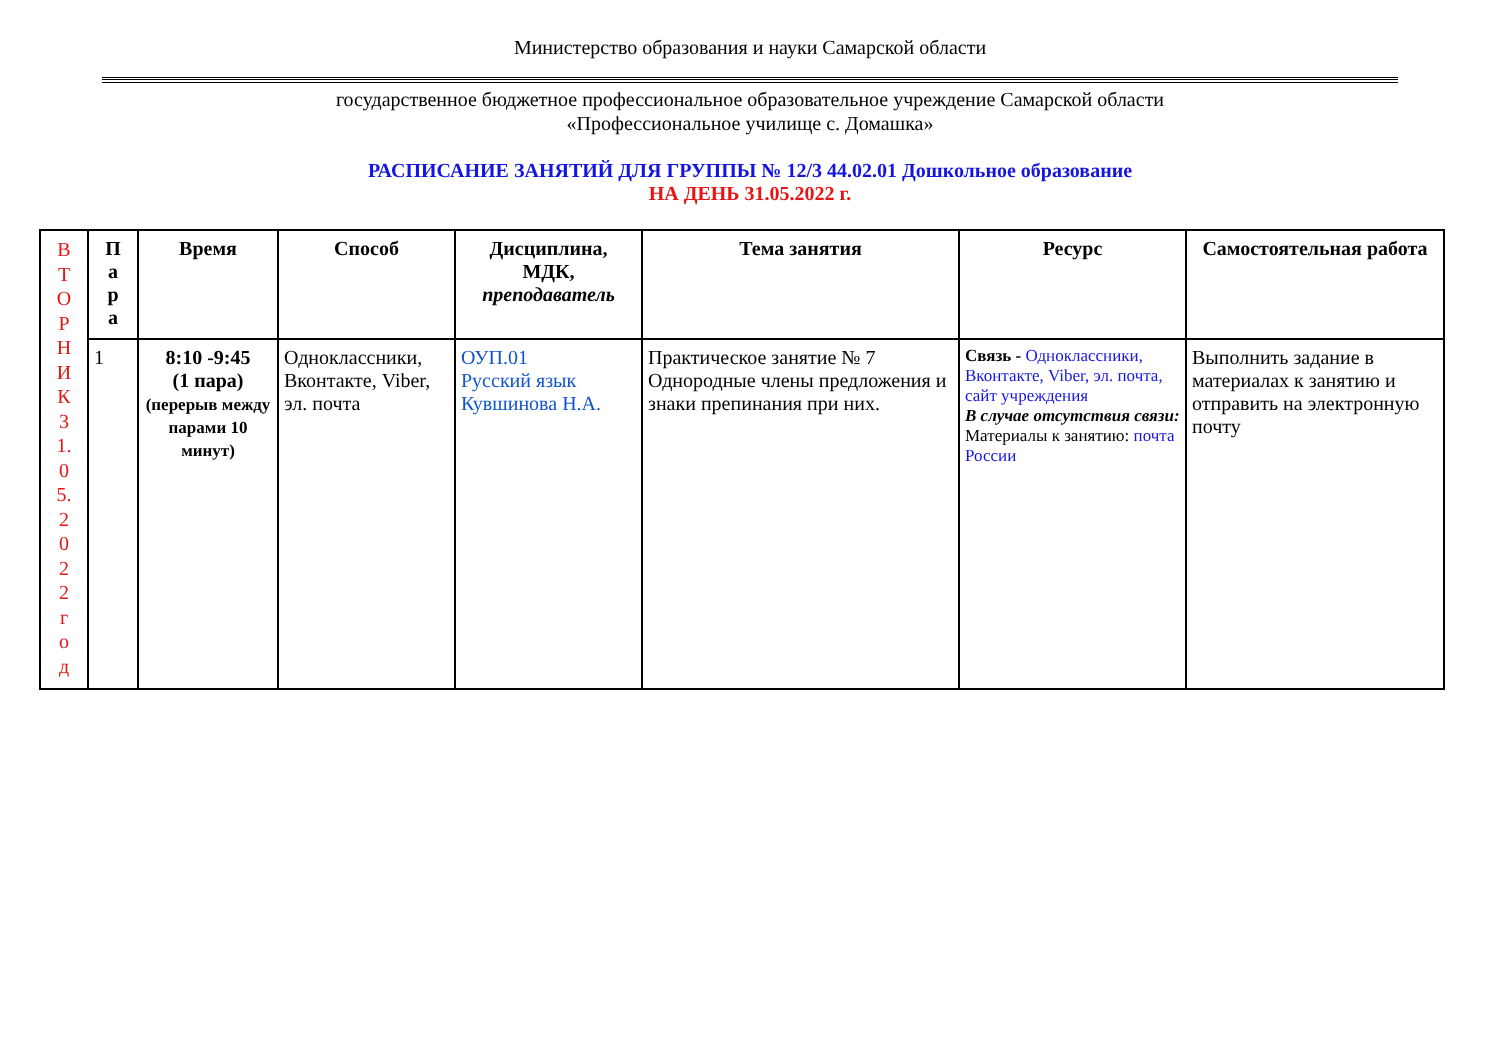Министерство образования и науки Самарской области
государственное бюджетное профессиональное образовательное учреждение Самарской области
«Профессиональное училище с. Домашка»
РАСПИСАНИЕ ЗАНЯТИЙ ДЛЯ ГРУППЫ № 12/3 44.02.01 Дошкольное образование
НА ДЕНЬ 31.05.2022 г.
| В Т О Р Н И К 3 1. 0 5. 2 0 2 2 г о д | П а р а | Время | Способ | Дисциплина, МДК, преподаватель | Тема занятия | Ресурс | Самостоятельная работа |
| | 1 | 8:10 -9:45 (1 пара) (перерыв между парами 10 минут) | Одноклассники, Вконтакте, Viber, эл. почта | ОУП.01 Русский язык Кувшинова Н.А. | Практическое занятие № 7 Однородные члены предложения и знаки препинания при них. | Связь - Одноклассники, Вконтакте, Viber, эл. почта, сайт учреждения В случае отсутствия связи: Материалы к занятию: почта России | Выполнить задание в материалах к занятию и отправить на электронную почту |